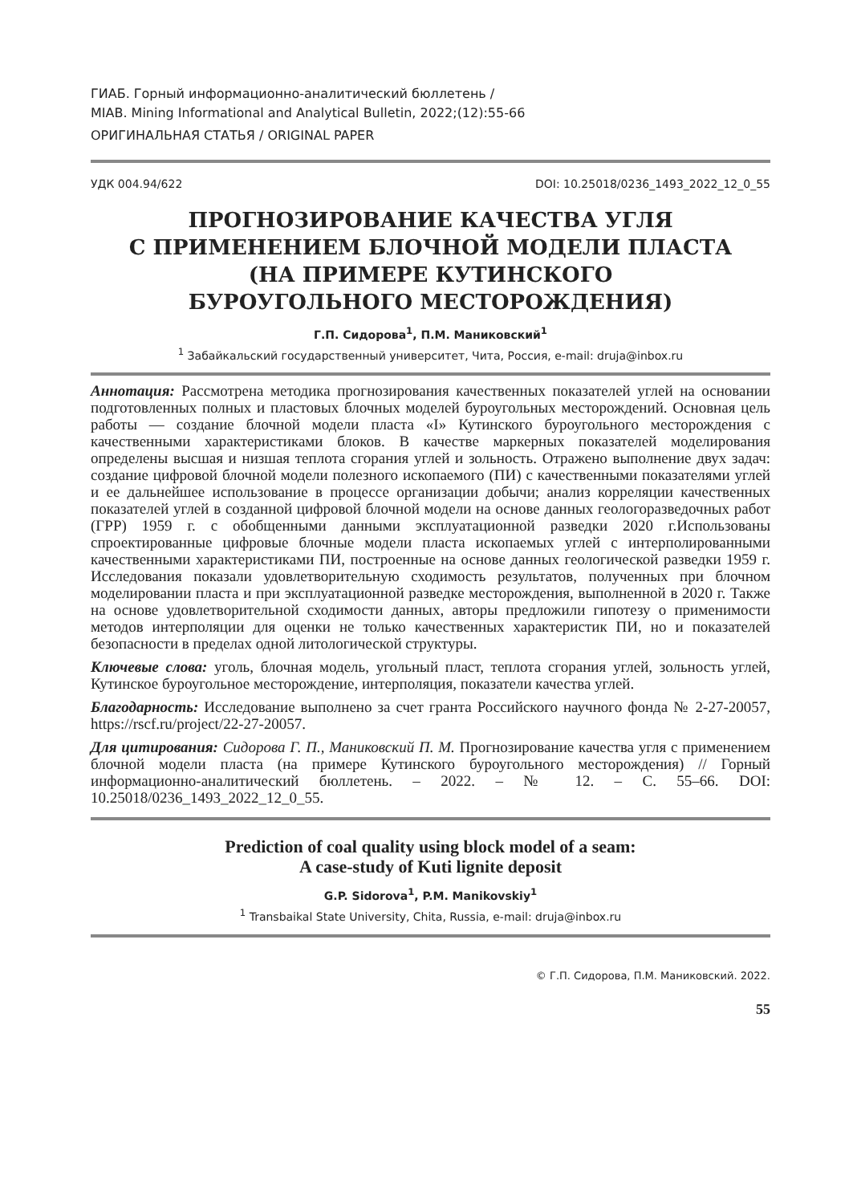ГИАБ. Горный информационно-аналитический бюллетень /
MIAB. Mining Informational and Analytical Bulletin, 2022;(12):55-66
ОРИГИНАЛЬНАЯ СТАТЬЯ / ORIGINAL PAPER
УДК 004.94/622 DOI: 10.25018/0236_1493_2022_12_0_55
ПРОГНОЗИРОВАНИЕ КАЧЕСТВА УГЛЯ
С ПРИМЕНЕНИЕМ БЛОЧНОЙ МОДЕЛИ ПЛАСТА
(НА ПРИМЕРЕ КУТИНСКОГО
БУРОУГОЛЬНОГО МЕСТОРОЖДЕНИЯ)
Г.П. Сидорова<sup>1</sup>, П.М. Маниковский<sup>1</sup>
<sup>1</sup> Забайкальский государственный университет, Чита, Россия, e-mail: druja@inbox.ru
Аннотация: Рассмотрена методика прогнозирования качественных показателей углей на основании подготовленных полных и пластовых блочных моделей буроугольных месторождений. Основная цель работы — создание блочной модели пласта «I» Кутинского буроугольного месторождения с качественными характеристиками блоков. В качестве маркерных показателей моделирования определены высшая и низшая теплота сгорания углей и зольность. Отражено выполнение двух задач: создание цифровой блочной модели полезного ископаемого (ПИ) с качественными показателями углей и ее дальнейшее использование в процессе организации добычи; анализ корреляции качественных показателей углей в созданной цифровой блочной модели на основе данных геологоразведочных работ (ГРР) 1959 г. с обобщенными данными эксплуатационной разведки 2020 г.Использованы спроектированные цифровые блочные модели пласта ископаемых углей с интерполированными качественными характеристиками ПИ, построенные на основе данных геологической разведки 1959 г. Исследования показали удовлетворительную сходимость результатов, полученных при блочном моделировании пласта и при эксплуатационной разведке месторождения, выполненной в 2020 г. Также на основе удовлетворительной сходимости данных, авторы предложили гипотезу о применимости методов интерполяции для оценки не только качественных характеристик ПИ, но и показателей безопасности в пределах одной литологической структуры.
Ключевые слова: уголь, блочная модель, угольный пласт, теплота сгорания углей, зольность углей, Кутинское буроугольное месторождение, интерполяция, показатели качества углей.
Благодарность: Исследование выполнено за счет гранта Российского научного фонда № 2-27-20057, https://rscf.ru/project/22-27-20057.
Для цитирования: Сидорова Г. П., Маниковский П. М. Прогнозирование качества угля с применением блочной модели пласта (на примере Кутинского буроугольного месторождения) // Горный информационно-аналитический бюллетень. – 2022. – № 12. – С. 55–66. DOI: 10.25018/0236_1493_2022_12_0_55.
Prediction of coal quality using block model of a seam:
A case-study of Kuti lignite deposit
G.P. Sidorova<sup>1</sup>, P.M. Manikovskiy<sup>1</sup>
<sup>1</sup> Transbaikal State University, Chita, Russia, e-mail: druja@inbox.ru
© Г.П. Сидорова, П.М. Маниковский. 2022.
55